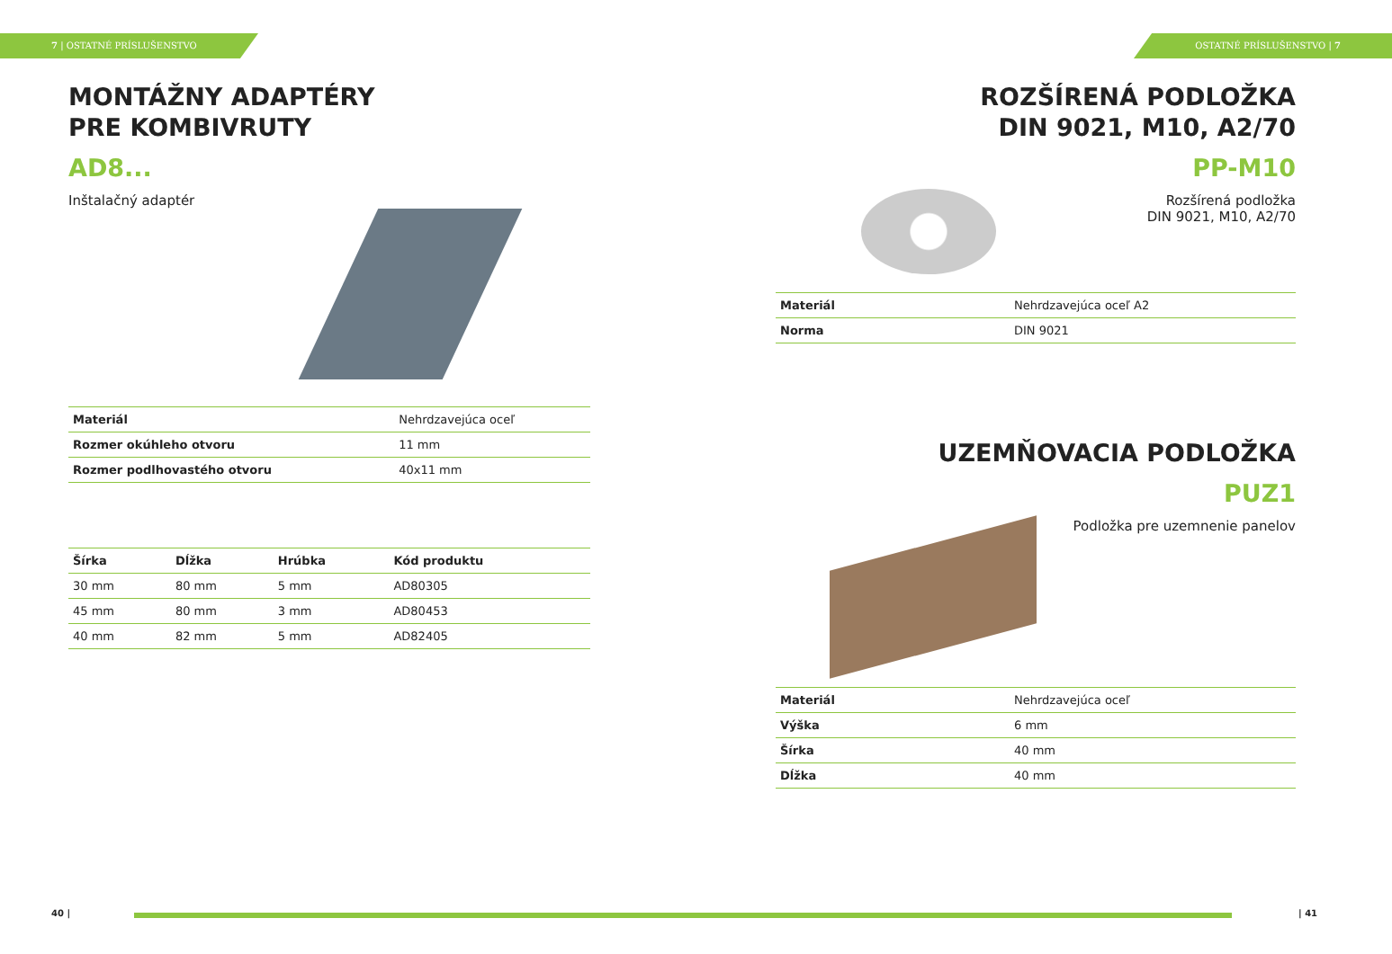7 | OSTATNÉ PRÍSLUŠENSTVO
MONTÁŽNY ADAPTÉRY
PRE KOMBIVRUTY
AD8...
Inštalačný adaptér
| Materiál | Nehrdzavejúca oceľ |
| Rozmer okúhleho otvoru | 11 mm |
| Rozmer podlhovastého otvoru | 40x11 mm |
| Šírka | Dĺžka | Hrúbka | Kód produktu |
| --- | --- | --- | --- |
| 30 mm | 80 mm | 5 mm | AD80305 |
| 45 mm | 80 mm | 3 mm | AD80453 |
| 40 mm | 82 mm | 5 mm | AD82405 |
40 |
OSTATNÉ PRÍSLUŠENSTVO | 7
ROZŠÍRENÁ PODLOŽKA
DIN 9021, M10, A2/70
PP-M10
Rozšírená podložka
DIN 9021, M10, A2/70
| Materiál | Nehrdzavejúca oceľ A2 |
| Norma | DIN 9021 |
UZEMŇOVACIA PODLOŽKA
PUZ1
Podložka pre uzemnenie panelov
| Materiál | Nehrdzavejúca oceľ |
| Výška | 6 mm |
| Šírka | 40 mm |
| Dĺžka | 40 mm |
| 41